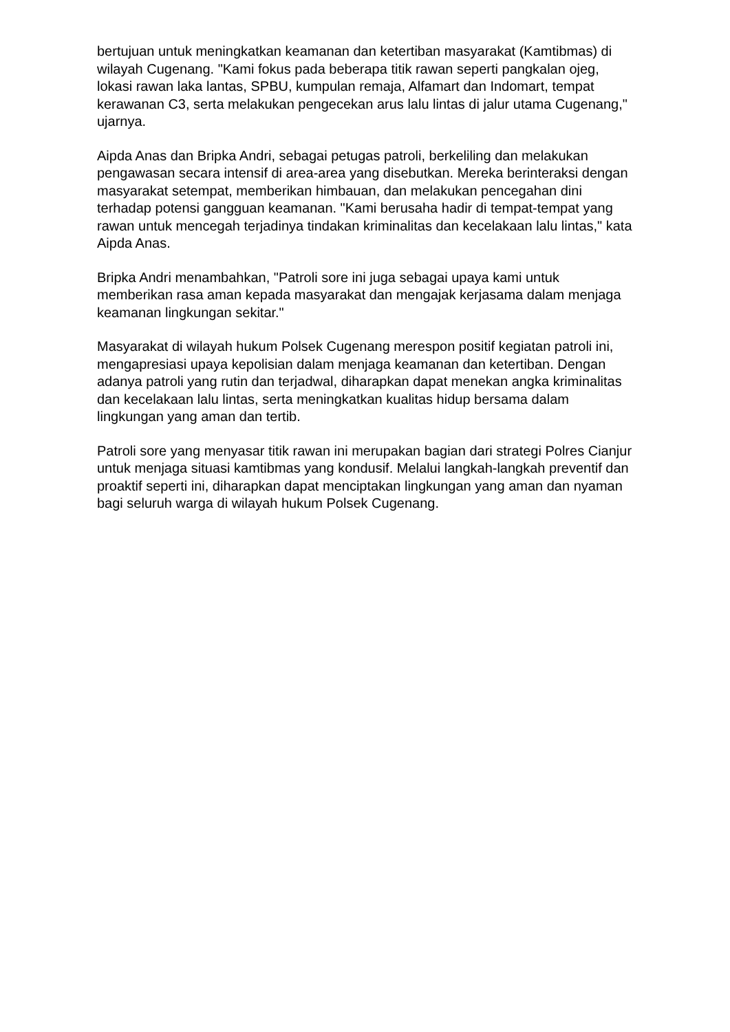bertujuan untuk meningkatkan keamanan dan ketertiban masyarakat (Kamtibmas) di wilayah Cugenang. "Kami fokus pada beberapa titik rawan seperti pangkalan ojeg, lokasi rawan laka lantas, SPBU, kumpulan remaja, Alfamart dan Indomart, tempat kerawanan C3, serta melakukan pengecekan arus lalu lintas di jalur utama Cugenang," ujarnya.
Aipda Anas dan Bripka Andri, sebagai petugas patroli, berkeliling dan melakukan pengawasan secara intensif di area-area yang disebutkan. Mereka berinteraksi dengan masyarakat setempat, memberikan himbauan, dan melakukan pencegahan dini terhadap potensi gangguan keamanan. "Kami berusaha hadir di tempat-tempat yang rawan untuk mencegah terjadinya tindakan kriminalitas dan kecelakaan lalu lintas," kata Aipda Anas.
Bripka Andri menambahkan, "Patroli sore ini juga sebagai upaya kami untuk memberikan rasa aman kepada masyarakat dan mengajak kerjasama dalam menjaga keamanan lingkungan sekitar."
Masyarakat di wilayah hukum Polsek Cugenang merespon positif kegiatan patroli ini, mengapresiasi upaya kepolisian dalam menjaga keamanan dan ketertiban. Dengan adanya patroli yang rutin dan terjadwal, diharapkan dapat menekan angka kriminalitas dan kecelakaan lalu lintas, serta meningkatkan kualitas hidup bersama dalam lingkungan yang aman dan tertib.
Patroli sore yang menyasar titik rawan ini merupakan bagian dari strategi Polres Cianjur untuk menjaga situasi kamtibmas yang kondusif. Melalui langkah-langkah preventif dan proaktif seperti ini, diharapkan dapat menciptakan lingkungan yang aman dan nyaman bagi seluruh warga di wilayah hukum Polsek Cugenang.